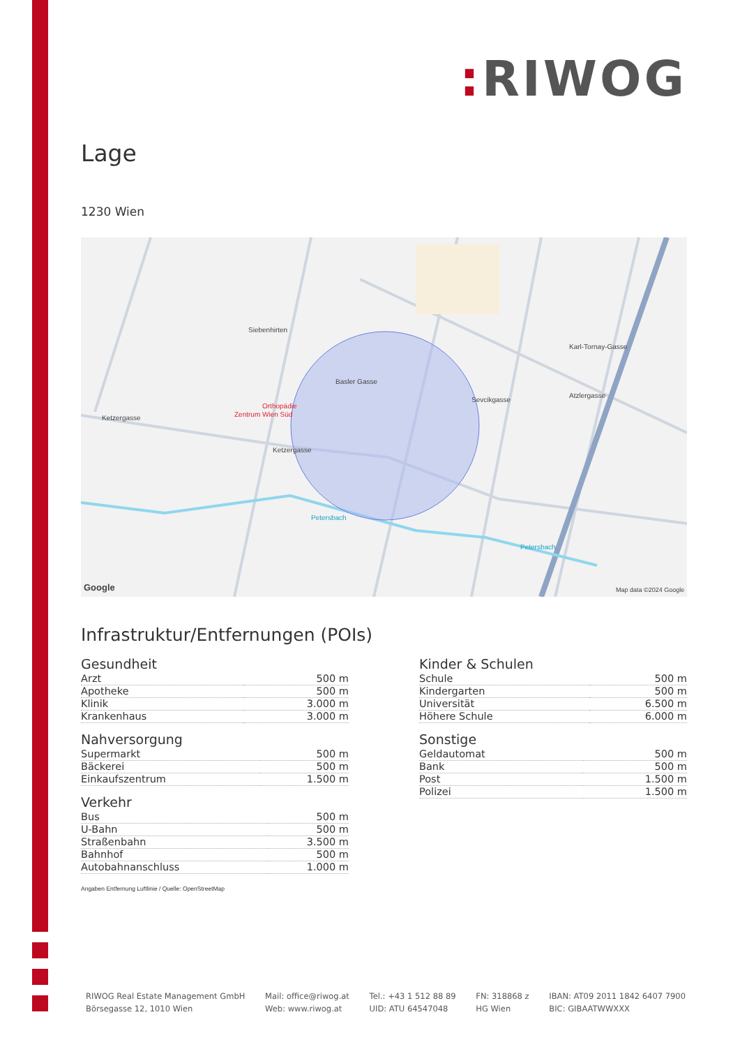: RIWOG
Lage
1230 Wien
Siebenhirten
Orthopädie
Zentrum Wien Süd
Basler Gasse
Sevcikgasse
Ketzergasse
Ketzergasse
Karl-Tornay-Gasse
Atzlergasse
Petersbach
Petersbach
Google
Map data ©2024 Google
Infrastruktur/Entfernungen (POIs)
Gesundheit
| Arzt | 500 m |
| Apotheke | 500 m |
| Klinik | 3.000 m |
| Krankenhaus | 3.000 m |
Nahversorgung
| Supermarkt | 500 m |
| Bäckerei | 500 m |
| Einkaufszentrum | 1.500 m |
Verkehr
| Bus | 500 m |
| U-Bahn | 500 m |
| Straßenbahn | 3.500 m |
| Bahnhof | 500 m |
| Autobahnanschluss | 1.000 m |
Kinder & Schulen
| Schule | 500 m |
| Kindergarten | 500 m |
| Universität | 6.500 m |
| Höhere Schule | 6.000 m |
Sonstige
| Geldautomat | 500 m |
| Bank | 500 m |
| Post | 1.500 m |
| Polizei | 1.500 m |
Angaben Entfernung Luftlinie / Quelle: OpenStreetMap
RIWOG Real Estate Management GmbH
Börsegasse 12, 1010 Wien
Mail: office@riwog.at
Web: www.riwog.at
Tel.: +43 1 512 88 89
UID: ATU 64547048
FN: 318868 z
HG Wien
IBAN: AT09 2011 1842 6407 7900
BIC: GIBAATWWXXX